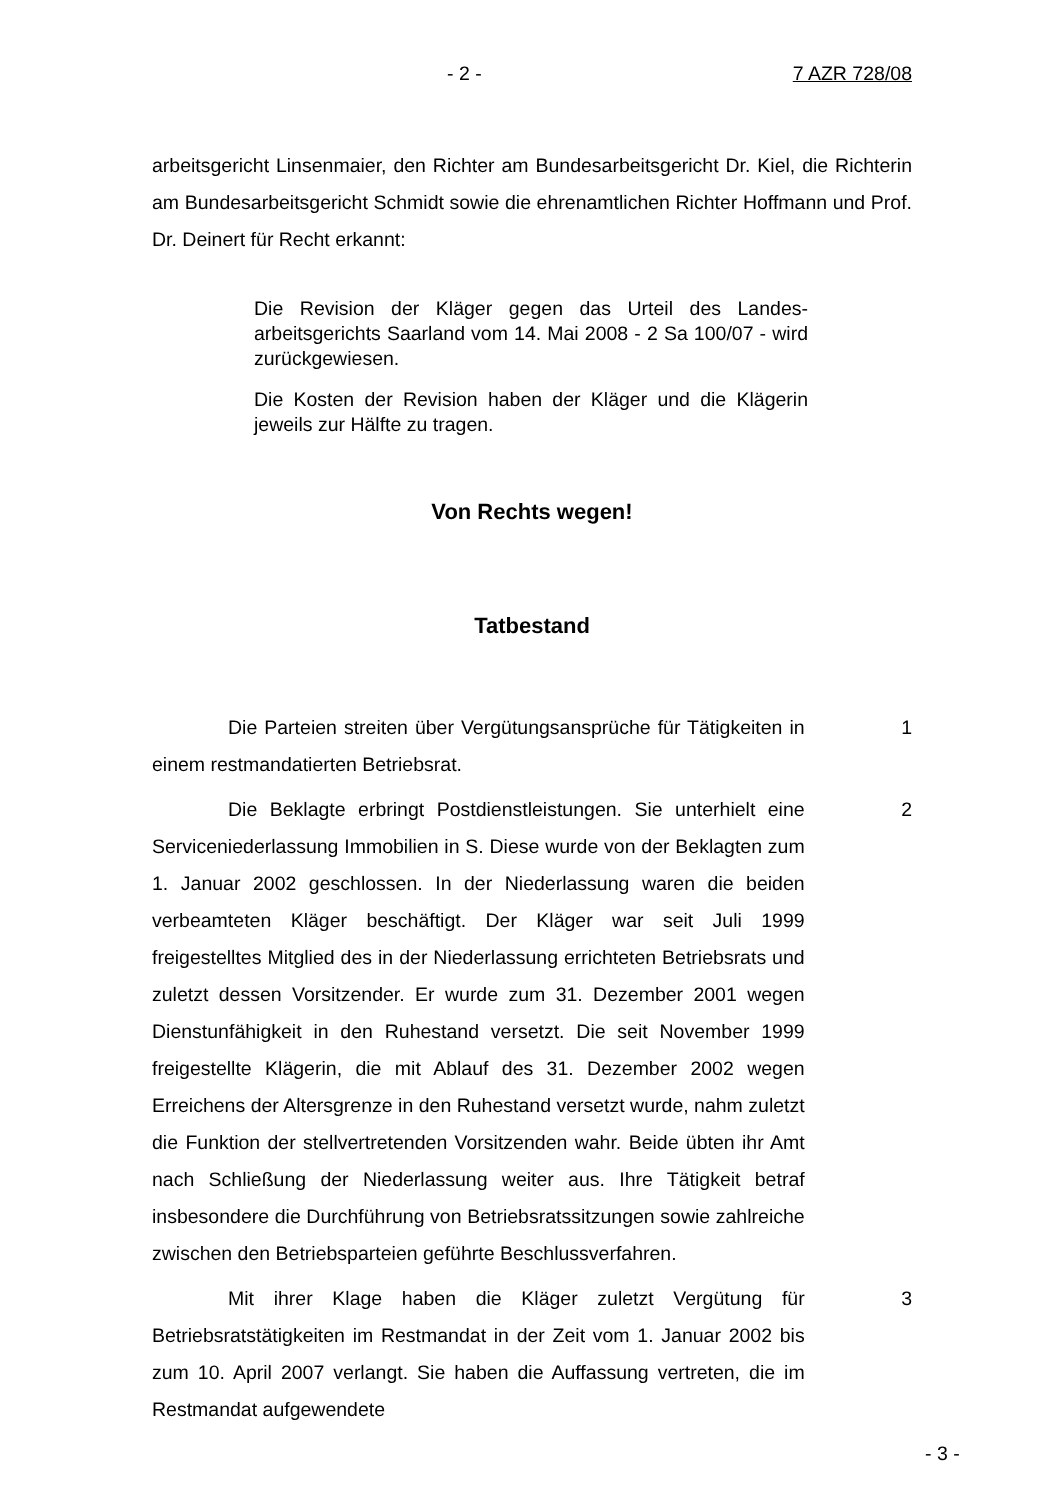- 2 - 7 AZR 728/08
arbeitsgericht Linsenmaier, den Richter am Bundesarbeitsgericht Dr. Kiel, die Richterin am Bundesarbeitsgericht Schmidt sowie die ehrenamtlichen Richter Hoffmann und Prof. Dr. Deinert für Recht erkannt:
Die Revision der Kläger gegen das Urteil des Landes­arbeitsgerichts Saarland vom 14. Mai 2008 - 2 Sa 100/07 - wird zurückgewiesen.
Die Kosten der Revision haben der Kläger und die Kläge­rin jeweils zur Hälfte zu tragen.
Von Rechts wegen!
Tatbestand
Die Parteien streiten über Vergütungsansprüche für Tätigkeiten in ei­nem restmandatierten Betriebsrat.
1
Die Beklagte erbringt Postdienstleistungen. Sie unterhielt eine Service­niederlassung Immobilien in S. Diese wurde von der Beklagten zum 1. Januar 2002 geschlossen. In der Niederlassung waren die beiden verbeamteten Kläger beschäftigt. Der Kläger war seit Juli 1999 freigestelltes Mitglied des in der Niederlassung errichteten Betriebsrats und zuletzt dessen Vorsitzender. Er wurde zum 31. Dezember 2001 wegen Dienstunfähigkeit in den Ruhestand versetzt. Die seit November 1999 freigestellte Klägerin, die mit Ablauf des 31. Dezember 2002 wegen Erreichens der Altersgrenze in den Ruhestand versetzt wurde, nahm zuletzt die Funktion der stellvertretenden Vorsitzenden wahr. Beide übten ihr Amt nach Schließung der Niederlassung weiter aus. Ihre Tätigkeit betraf insbesondere die Durchführung von Betriebsratssitzungen sowie zahlreiche zwischen den Betriebsparteien geführte Beschlussverfahren.
2
Mit ihrer Klage haben die Kläger zuletzt Vergütung für Betriebsratstätig­keiten im Restmandat in der Zeit vom 1. Januar 2002 bis zum 10. April 2007 verlangt. Sie haben die Auffassung vertreten, die im Restmandat aufgewendete
3
- 3 -